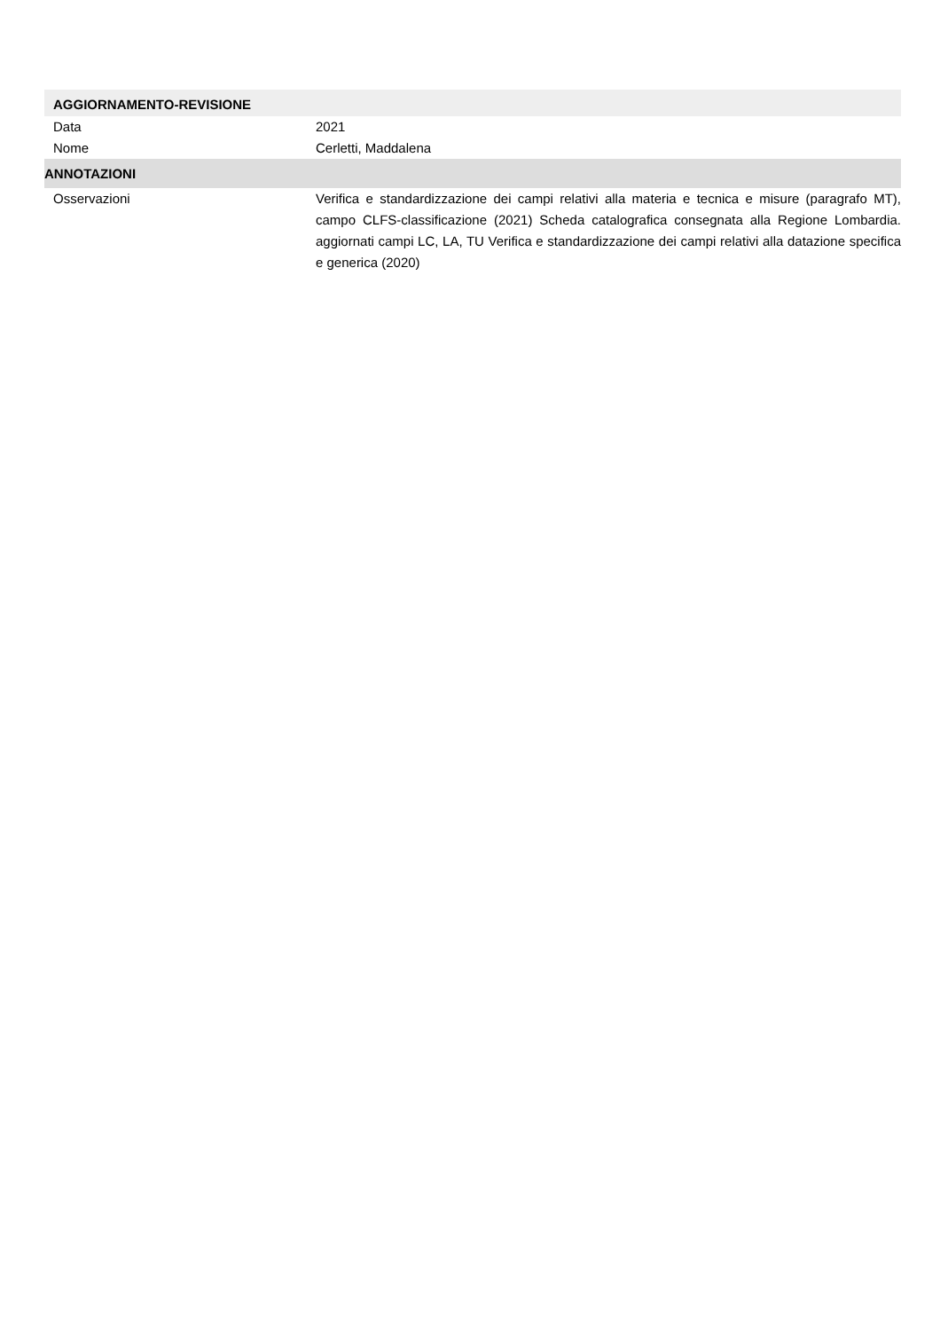AGGIORNAMENTO-REVISIONE
Data 2021
Nome Cerletti, Maddalena
ANNOTAZIONI
Osservazioni Verifica e standardizzazione dei campi relativi alla materia e tecnica e misure (paragrafo MT), campo CLFS-classificazione (2021) Scheda catalografica consegnata alla Regione Lombardia. aggiornati campi LC, LA, TU Verifica e standardizzazione dei campi relativi alla datazione specifica e generica (2020)